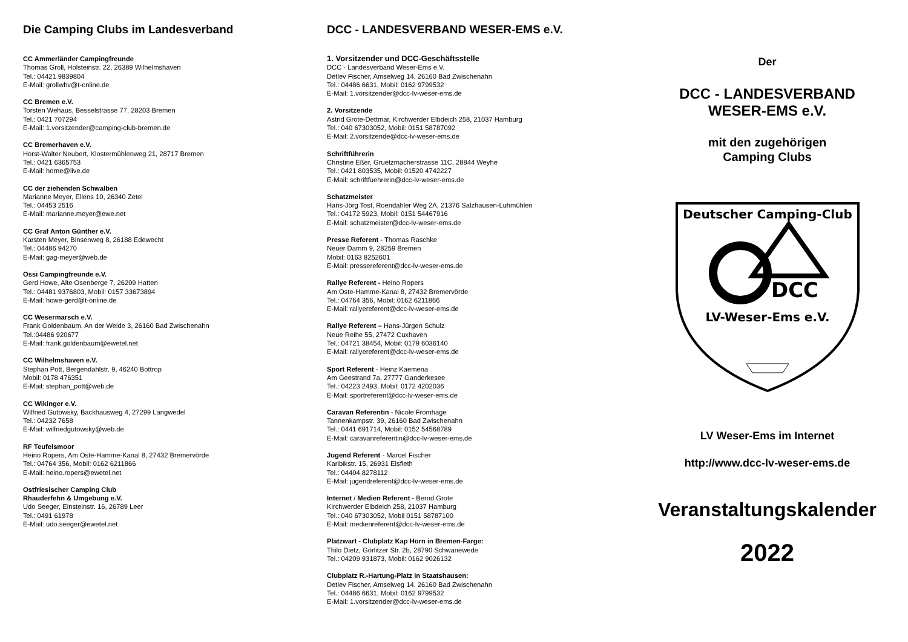Die Camping Clubs im Landesverband
CC Ammerländer Campingfreunde
Thomas Groll, Holsteinstr. 22, 26389 Wilhelmshaven
Tel.: 04421 9839804
E-Mail: grollwhv@t-online.de
CC Bremen e.V.
Torsten Wehaus, Besselstrasse 77, 28203 Bremen
Tel.: 0421 707294
E-Mail: 1.vorsitzender@camping-club-bremen.de
CC Bremerhaven e.V.
Horst-Walter Neubert, Klostermühlenweg 21, 28717 Bremen
Tel.: 0421 6365753
E-Mail: horne@live.de
CC der ziehenden Schwalben
Marianne Meyer, Ellens 10, 26340 Zetel
Tel.: 04453 2516
E-Mail: marianne.meyer@ewe.net
CC Graf Anton Günther e.V.
Karsten Meyer, Binsenweg 8, 26188 Edewecht
Tel.: 04486 94270
E-Mail: gag-meyer@web.de
Ossi Campingfreunde e.V.
Gerd Howe, Alte Osenberge 7, 26209 Hatten
Tel.: 04481 9376803, Mobil: 0157 33673894
E-Mail: howe-gerd@t-online.de
CC Wesermarsch e.V.
Frank Goldenbaum, An der Weide 3, 26160 Bad Zwischenahn
Tel.:04486 920677
E-Mail: frank.goldenbaum@ewetel.net
CC Wilhelmshaven e.V.
Stephan Pott, Bergendahlstr. 9, 46240 Bottrop
Mobil: 0178 476351
E-Mail: stephan_pott@web.de
CC Wikinger e.V.
Wilfried Gutowsky, Backhausweg 4, 27299 Langwedel
Tel.: 04232 7658
E-Mail: wilfriedgutowsky@web.de
RF Teufelsmoor
Heino Ropers, Am Oste-Hamme-Kanal 8, 27432 Bremervörde
Tel.: 04764 356, Mobil: 0162 6211866
E-Mail: heino.ropers@ewetel.net
Ostfriesischer Camping Club
Rhauderfehn & Umgebung e.V.
Udo Seeger, Einsteinstr. 16, 26789 Leer
Tel.: 0491 61978
E-Mail: udo.seeger@ewetel.net
DCC - LANDESVERBAND WESER-EMS e.V.
1. Vorsitzender und DCC-Geschäftsstelle
DCC - Landesverband Weser-Ems e.V.
Detlev Fischer, Amselweg 14, 26160 Bad Zwischenahn
Tel.: 04486 6631, Mobil: 0162 9799532
E-Mail: 1.vorsitzender@dcc-lv-weser-ems.de
2. Vorsitzende
Astrid Grote-Dettmar, Kirchwerder Elbdeich 258, 21037 Hamburg
Tel.: 040 67303052, Mobil: 0151 58787092
E-Mail: 2.vorsitzende@dcc-lv-weser-ems.de
Schriftführerin
Christine Eßer, Gruetzmacherstrasse 11C, 28844 Weyhe
Tel.: 0421 803535, Mobil: 01520 4742227
E-Mail: schriftfuehrerin@dcc-lv-weser-ems.de
Schatzmeister
Hans-Jörg Tost, Roendahler Weg 2A, 21376 Salzhausen-Luhmühlen
Tel.: 04172 5923, Mobil: 0151 54467916
E-Mail: schatzmeister@dcc-lv-weser-ems.de
Presse Referent - Thomas Raschke
Neuer Damm 9, 28259 Bremen
Mobil: 0163 8252601
E-Mail: pressereferent@dcc-lv-weser-ems.de
Rallye Referent - Heino Ropers
Am Oste-Hamme-Kanal 8, 27432 Bremervörde
Tel.: 04764 356, Mobil: 0162 6211866
E-Mail: rallyereferent@dcc-lv-weser-ems.de
Rallye Referent – Hans-Jürgen Schulz
Neue Reihe 55, 27472 Cuxhaven
Tel.: 04721 38454, Mobil: 0179 6036140
E-Mail: rallyereferent@dcc-lv-weser-ems.de
Sport Referent - Heinz Kaemena
Am Geestrand 7a, 27777 Ganderkesee
Tel.: 04223 2493, Mobil: 0172 4202036
E-Mail: sportreferent@dcc-lv-weser-ems.de
Caravan Referentin - Nicole Fromhage
Tannenkampstr. 39, 26160 Bad Zwischenahn
Tel.: 0441 691714, Mobil: 0152 54568789
E-Mail: caravanreferentin@dcc-lv-weser-ems.de
Jugend Referent - Marcel Fischer
Karibikstr. 15, 26931 Elsfleth
Tel.: 04404 8278112
E-Mail: jugendreferent@dcc-lv-weser-ems.de
Internet / Medien Referent - Bernd Grote
Kirchwerder Elbdeich 258, 21037 Hamburg
Tel.: 040 67303052, Mobil 0151 58787100
E-Mail: medienreferent@dcc-lv-weser-ems.de
Platzwart - Clubplatz Kap Horn in Bremen-Farge:
Thilo Dietz, Görlitzer Str. 2b, 28790 Schwanewede
Tel.: 04209 931873, Mobil: 0162 9026132
Clubplatz R.-Hartung-Platz in Staatshausen:
Detlev Fischer, Amselweg 14, 26160 Bad Zwischenahn
Tel.: 04486 6631, Mobil: 0162 9799532
E-Mail: 1.vorsitzender@dcc-lv-weser-ems.de
Der
DCC - LANDESVERBAND
WESER-EMS e.V.
mit den zugehörigen
Camping Clubs
Deutscher Camping-Club
DCC
LV-Weser-Ems e.V.
LV Weser-Ems im Internet
http://www.dcc-lv-weser-ems.de
Veranstaltungskalender
2022